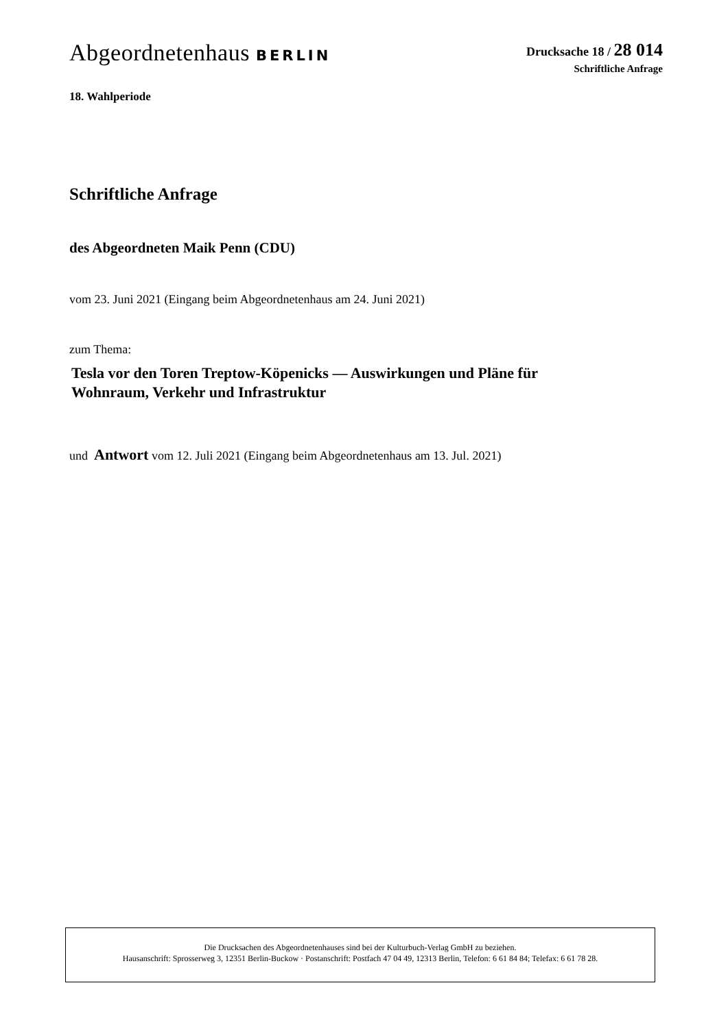Abgeordnetenhaus BERLIN
Drucksache 18 / 28 014
Schriftliche Anfrage
18. Wahlperiode
Schriftliche Anfrage
des Abgeordneten Maik Penn (CDU)
vom 23. Juni 2021 (Eingang beim Abgeordnetenhaus am 24. Juni 2021)
zum Thema:
Tesla vor den Toren Treptow-Köpenicks — Auswirkungen und Pläne für
Wohnraum, Verkehr und Infrastruktur
und Antwort vom 12. Juli 2021 (Eingang beim Abgeordnetenhaus am 13. Jul. 2021)
Die Drucksachen des Abgeordnetenhauses sind bei der Kulturbuch-Verlag GmbH zu beziehen.
Hausanschrift: Sprosserweg 3, 12351 Berlin-Buckow · Postanschrift: Postfach 47 04 49, 12313 Berlin, Telefon: 6 61 84 84; Telefax: 6 61 78 28.